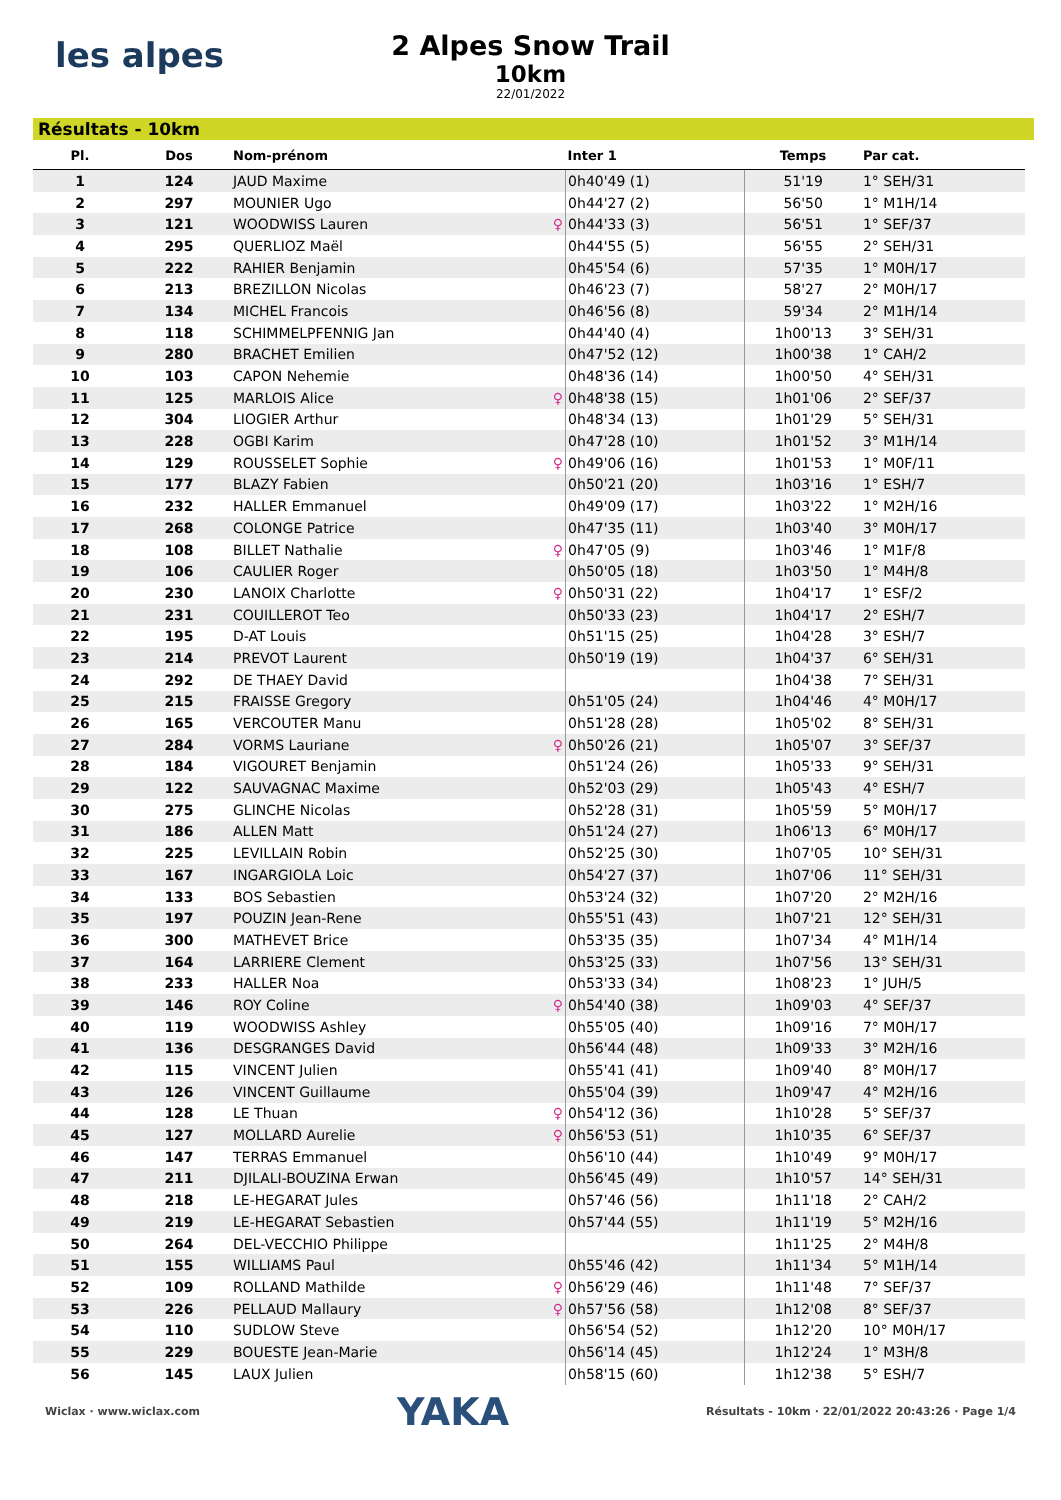les alpes
2 Alpes Snow Trail
10km
22/01/2022
Résultats - 10km
| Pl. | Dos | Nom-prénom | | Inter 1 | Temps | Par cat. |
| --- | --- | --- | --- | --- | --- | --- |
| 1 | 124 | JAUD Maxime | | 0h40'49 (1) | 51'19 | 1° SEH/31 |
| 2 | 297 | MOUNIER Ugo | | 0h44'27 (2) | 56'50 | 1° M1H/14 |
| 3 | 121 | WOODWISS Lauren | ♀ | 0h44'33 (3) | 56'51 | 1° SEF/37 |
| 4 | 295 | QUERLIOZ Maël | | 0h44'55 (5) | 56'55 | 2° SEH/31 |
| 5 | 222 | RAHIER Benjamin | | 0h45'54 (6) | 57'35 | 1° M0H/17 |
| 6 | 213 | BREZILLON Nicolas | | 0h46'23 (7) | 58'27 | 2° M0H/17 |
| 7 | 134 | MICHEL Francois | | 0h46'56 (8) | 59'34 | 2° M1H/14 |
| 8 | 118 | SCHIMMELPFENNIG Jan | | 0h44'40 (4) | 1h00'13 | 3° SEH/31 |
| 9 | 280 | BRACHET Emilien | | 0h47'52 (12) | 1h00'38 | 1° CAH/2 |
| 10 | 103 | CAPON Nehemie | | 0h48'36 (14) | 1h00'50 | 4° SEH/31 |
| 11 | 125 | MARLOIS Alice | ♀ | 0h48'38 (15) | 1h01'06 | 2° SEF/37 |
| 12 | 304 | LIOGIER Arthur | | 0h48'34 (13) | 1h01'29 | 5° SEH/31 |
| 13 | 228 | OGBI Karim | | 0h47'28 (10) | 1h01'52 | 3° M1H/14 |
| 14 | 129 | ROUSSELET Sophie | ♀ | 0h49'06 (16) | 1h01'53 | 1° M0F/11 |
| 15 | 177 | BLAZY Fabien | | 0h50'21 (20) | 1h03'16 | 1° ESH/7 |
| 16 | 232 | HALLER Emmanuel | | 0h49'09 (17) | 1h03'22 | 1° M2H/16 |
| 17 | 268 | COLONGE Patrice | | 0h47'35 (11) | 1h03'40 | 3° M0H/17 |
| 18 | 108 | BILLET Nathalie | ♀ | 0h47'05 (9) | 1h03'46 | 1° M1F/8 |
| 19 | 106 | CAULIER Roger | | 0h50'05 (18) | 1h03'50 | 1° M4H/8 |
| 20 | 230 | LANOIX Charlotte | ♀ | 0h50'31 (22) | 1h04'17 | 1° ESF/2 |
| 21 | 231 | COUILLEROT Teo | | 0h50'33 (23) | 1h04'17 | 2° ESH/7 |
| 22 | 195 | D-AT Louis | | 0h51'15 (25) | 1h04'28 | 3° ESH/7 |
| 23 | 214 | PREVOT Laurent | | 0h50'19 (19) | 1h04'37 | 6° SEH/31 |
| 24 | 292 | DE THAEY David | | | 1h04'38 | 7° SEH/31 |
| 25 | 215 | FRAISSE Gregory | | 0h51'05 (24) | 1h04'46 | 4° M0H/17 |
| 26 | 165 | VERCOUTER Manu | | 0h51'28 (28) | 1h05'02 | 8° SEH/31 |
| 27 | 284 | VORMS Lauriane | ♀ | 0h50'26 (21) | 1h05'07 | 3° SEF/37 |
| 28 | 184 | VIGOURET Benjamin | | 0h51'24 (26) | 1h05'33 | 9° SEH/31 |
| 29 | 122 | SAUVAGNAC Maxime | | 0h52'03 (29) | 1h05'43 | 4° ESH/7 |
| 30 | 275 | GLINCHE Nicolas | | 0h52'28 (31) | 1h05'59 | 5° M0H/17 |
| 31 | 186 | ALLEN Matt | | 0h51'24 (27) | 1h06'13 | 6° M0H/17 |
| 32 | 225 | LEVILLAIN Robin | | 0h52'25 (30) | 1h07'05 | 10° SEH/31 |
| 33 | 167 | INGARGIOLA Loic | | 0h54'27 (37) | 1h07'06 | 11° SEH/31 |
| 34 | 133 | BOS Sebastien | | 0h53'24 (32) | 1h07'20 | 2° M2H/16 |
| 35 | 197 | POUZIN Jean-Rene | | 0h55'51 (43) | 1h07'21 | 12° SEH/31 |
| 36 | 300 | MATHEVET Brice | | 0h53'35 (35) | 1h07'34 | 4° M1H/14 |
| 37 | 164 | LARRIERE Clement | | 0h53'25 (33) | 1h07'56 | 13° SEH/31 |
| 38 | 233 | HALLER Noa | | 0h53'33 (34) | 1h08'23 | 1° JUH/5 |
| 39 | 146 | ROY Coline | ♀ | 0h54'40 (38) | 1h09'03 | 4° SEF/37 |
| 40 | 119 | WOODWISS Ashley | | 0h55'05 (40) | 1h09'16 | 7° M0H/17 |
| 41 | 136 | DESGRANGES David | | 0h56'44 (48) | 1h09'33 | 3° M2H/16 |
| 42 | 115 | VINCENT Julien | | 0h55'41 (41) | 1h09'40 | 8° M0H/17 |
| 43 | 126 | VINCENT Guillaume | | 0h55'04 (39) | 1h09'47 | 4° M2H/16 |
| 44 | 128 | LE Thuan | ♀ | 0h54'12 (36) | 1h10'28 | 5° SEF/37 |
| 45 | 127 | MOLLARD Aurelie | ♀ | 0h56'53 (51) | 1h10'35 | 6° SEF/37 |
| 46 | 147 | TERRAS Emmanuel | | 0h56'10 (44) | 1h10'49 | 9° M0H/17 |
| 47 | 211 | DJILALI-BOUZINA Erwan | | 0h56'45 (49) | 1h10'57 | 14° SEH/31 |
| 48 | 218 | LE-HEGARAT Jules | | 0h57'46 (56) | 1h11'18 | 2° CAH/2 |
| 49 | 219 | LE-HEGARAT Sebastien | | 0h57'44 (55) | 1h11'19 | 5° M2H/16 |
| 50 | 264 | DEL-VECCHIO Philippe | | | 1h11'25 | 2° M4H/8 |
| 51 | 155 | WILLIAMS Paul | | 0h55'46 (42) | 1h11'34 | 5° M1H/14 |
| 52 | 109 | ROLLAND Mathilde | ♀ | 0h56'29 (46) | 1h11'48 | 7° SEF/37 |
| 53 | 226 | PELLAUD Mallaury | ♀ | 0h57'56 (58) | 1h12'08 | 8° SEF/37 |
| 54 | 110 | SUDLOW Steve | | 0h56'54 (52) | 1h12'20 | 10° M0H/17 |
| 55 | 229 | BOUESTE Jean-Marie | | 0h56'14 (45) | 1h12'24 | 1° M3H/8 |
| 56 | 145 | LAUX Julien | | 0h58'15 (60) | 1h12'38 | 5° ESH/7 |
Wiclax · www.wiclax.com YAKA Résultats - 10km · 22/01/2022 20:43:26 · Page 1/4